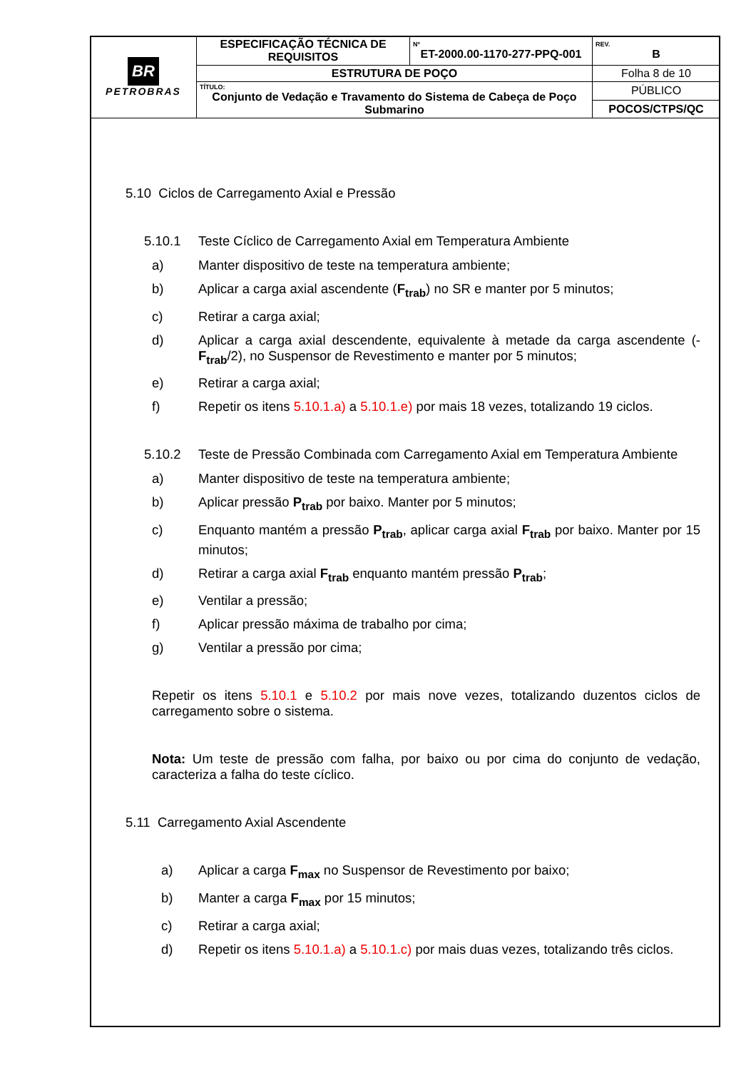| BR PETROBRAS | ESPECIFICAÇÃO TÉCNICA DE REQUISITOS | Nº ET-2000.00-1170-277-PPQ-001 | REV. B |
| | ESTRUTURA DE POÇO | | Folha 8 de 10 |
| | TÍTULO: Conjunto de Vedação e Travamento do Sistema de Cabeça de Poço Submarino | | PÚBLICO |
| | | | POCOS/CTPS/QC |
5.10 Ciclos de Carregamento Axial e Pressão
5.10.1 Teste Cíclico de Carregamento Axial em Temperatura Ambiente
a) Manter dispositivo de teste na temperatura ambiente;
b) Aplicar a carga axial ascendente (F<sub>trab</sub>) no SR e manter por 5 minutos;
c) Retirar a carga axial;
d) Aplicar a carga axial descendente, equivalente à metade da carga ascendente (-F<sub>trab</sub>/2), no Suspensor de Revestimento e manter por 5 minutos;
e) Retirar a carga axial;
f) Repetir os itens 5.10.1.a) a 5.10.1.e) por mais 18 vezes, totalizando 19 ciclos.
5.10.2 Teste de Pressão Combinada com Carregamento Axial em Temperatura Ambiente
a) Manter dispositivo de teste na temperatura ambiente;
b) Aplicar pressão P<sub>trab</sub> por baixo. Manter por 5 minutos;
c) Enquanto mantém a pressão P<sub>trab</sub>, aplicar carga axial F<sub>trab</sub> por baixo. Manter por 15 minutos;
d) Retirar a carga axial F<sub>trab</sub> enquanto mantém pressão P<sub>trab</sub>;
e) Ventilar a pressão;
f) Aplicar pressão máxima de trabalho por cima;
g) Ventilar a pressão por cima;
Repetir os itens 5.10.1 e 5.10.2 por mais nove vezes, totalizando duzentos ciclos de carregamento sobre o sistema.
Nota: Um teste de pressão com falha, por baixo ou por cima do conjunto de vedação, caracteriza a falha do teste cíclico.
5.11 Carregamento Axial Ascendente
a) Aplicar a carga F<sub>max</sub> no Suspensor de Revestimento por baixo;
b) Manter a carga F<sub>max</sub> por 15 minutos;
c) Retirar a carga axial;
d) Repetir os itens 5.10.1.a) a 5.10.1.c) por mais duas vezes, totalizando três ciclos.